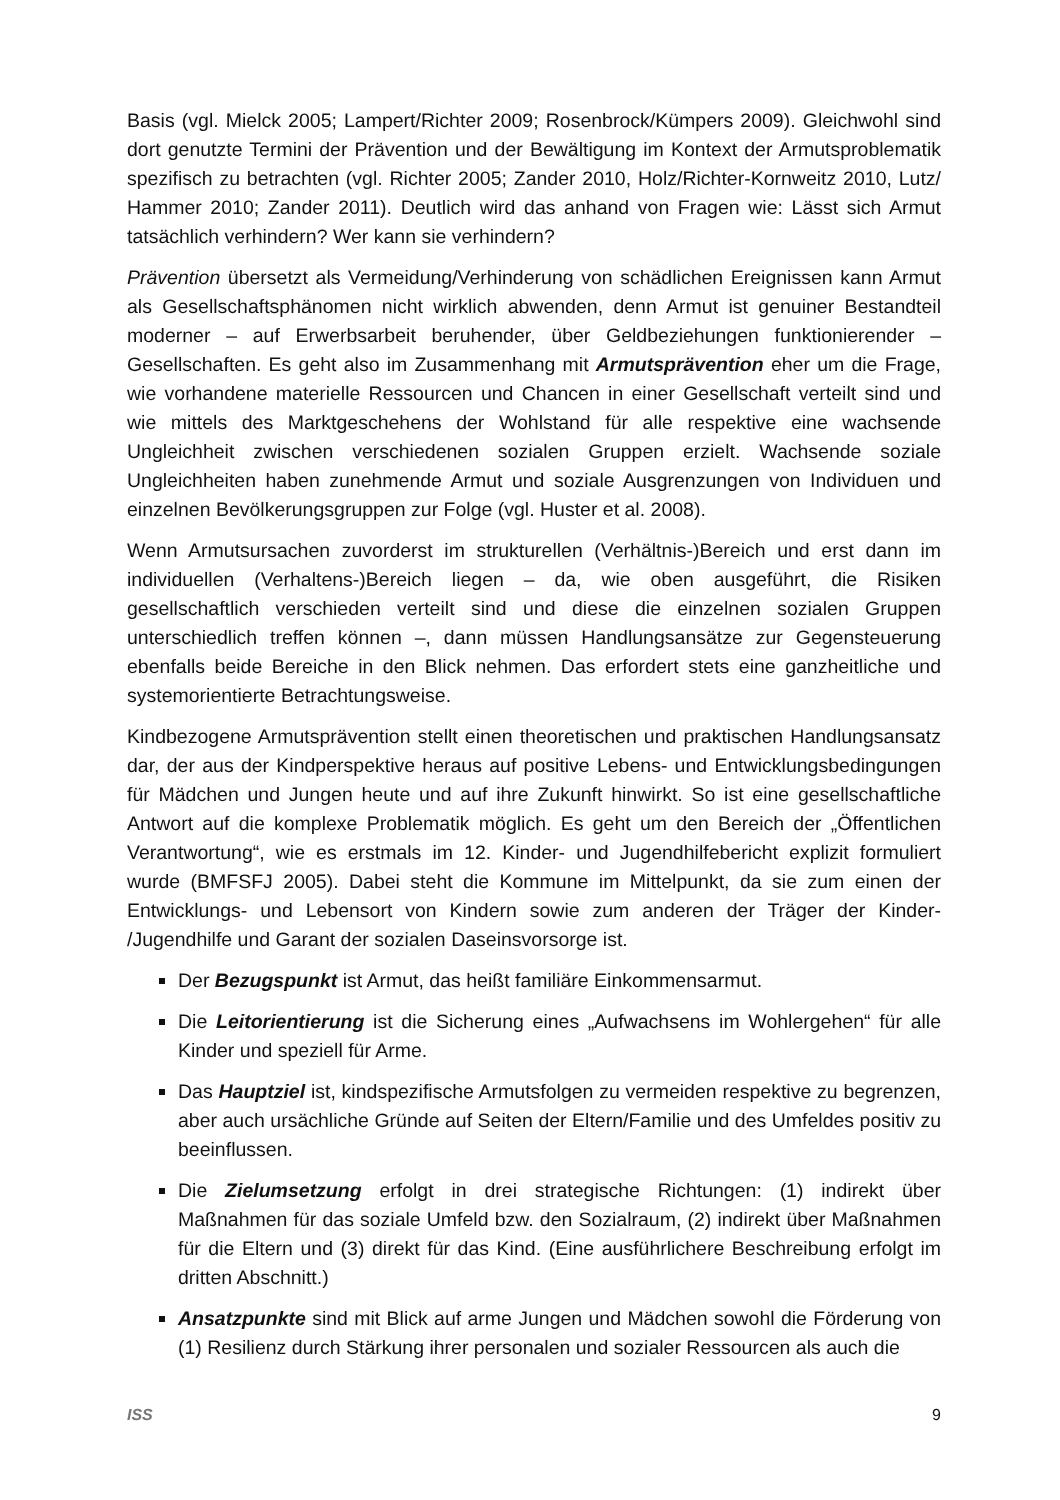Basis (vgl. Mielck 2005; Lampert/Richter 2009; Rosenbrock/Kümpers 2009). Gleichwohl sind dort genutzte Termini der Prävention und der Bewältigung im Kontext der Armutsproblematik spezifisch zu betrachten (vgl. Richter 2005; Zander 2010, Holz/Richter-Kornweitz 2010, Lutz/ Hammer 2010; Zander 2011). Deutlich wird das anhand von Fragen wie: Lässt sich Armut tatsächlich verhindern? Wer kann sie verhindern?
Prävention übersetzt als Vermeidung/Verhinderung von schädlichen Ereignissen kann Armut als Gesellschaftsphänomen nicht wirklich abwenden, denn Armut ist genuiner Bestandteil moderner – auf Erwerbsarbeit beruhender, über Geldbeziehungen funktionierender – Gesellschaften. Es geht also im Zusammenhang mit Armutsprävention eher um die Frage, wie vorhandene materielle Ressourcen und Chancen in einer Gesellschaft verteilt sind und wie mittels des Marktgeschehens der Wohlstand für alle respektive eine wachsende Ungleichheit zwischen verschiedenen sozialen Gruppen erzielt. Wachsende soziale Ungleichheiten haben zunehmende Armut und soziale Ausgrenzungen von Individuen und einzelnen Bevölkerungsgruppen zur Folge (vgl. Huster et al. 2008).
Wenn Armutsursachen zuvorderst im strukturellen (Verhältnis-)Bereich und erst dann im individuellen (Verhaltens-)Bereich liegen – da, wie oben ausgeführt, die Risiken gesellschaftlich verschieden verteilt sind und diese die einzelnen sozialen Gruppen unterschiedlich treffen können –, dann müssen Handlungsansätze zur Gegensteuerung ebenfalls beide Bereiche in den Blick nehmen. Das erfordert stets eine ganzheitliche und systemorientierte Betrachtungsweise.
Kindbezogene Armutsprävention stellt einen theoretischen und praktischen Handlungsansatz dar, der aus der Kindperspektive heraus auf positive Lebens- und Entwicklungsbedingungen für Mädchen und Jungen heute und auf ihre Zukunft hinwirkt. So ist eine gesellschaftliche Antwort auf die komplexe Problematik möglich. Es geht um den Bereich der „Öffentlichen Verantwortung“, wie es erstmals im 12. Kinder- und Jugendhilfebericht explizit formuliert wurde (BMFSFJ 2005). Dabei steht die Kommune im Mittelpunkt, da sie zum einen der Entwicklungs- und Lebensort von Kindern sowie zum anderen der Träger der Kinder- /Jugendhilfe und Garant der sozialen Daseinsvorsorge ist.
Der Bezugspunkt ist Armut, das heißt familiäre Einkommensarmut.
Die Leitorientierung ist die Sicherung eines „Aufwachsens im Wohlergehen“ für alle Kinder und speziell für Arme.
Das Hauptziel ist, kindspezifische Armutsfolgen zu vermeiden respektive zu begrenzen, aber auch ursächliche Gründe auf Seiten der Eltern/Familie und des Umfeldes positiv zu beeinflussen.
Die Zielumsetzung erfolgt in drei strategische Richtungen: (1) indirekt über Maßnahmen für das soziale Umfeld bzw. den Sozialraum, (2) indirekt über Maßnahmen für die Eltern und (3) direkt für das Kind. (Eine ausführlichere Beschreibung erfolgt im dritten Abschnitt.)
Ansatzpunkte sind mit Blick auf arme Jungen und Mädchen sowohl die Förderung von (1) Resilienz durch Stärkung ihrer personalen und sozialer Ressourcen als auch die
ISS 9